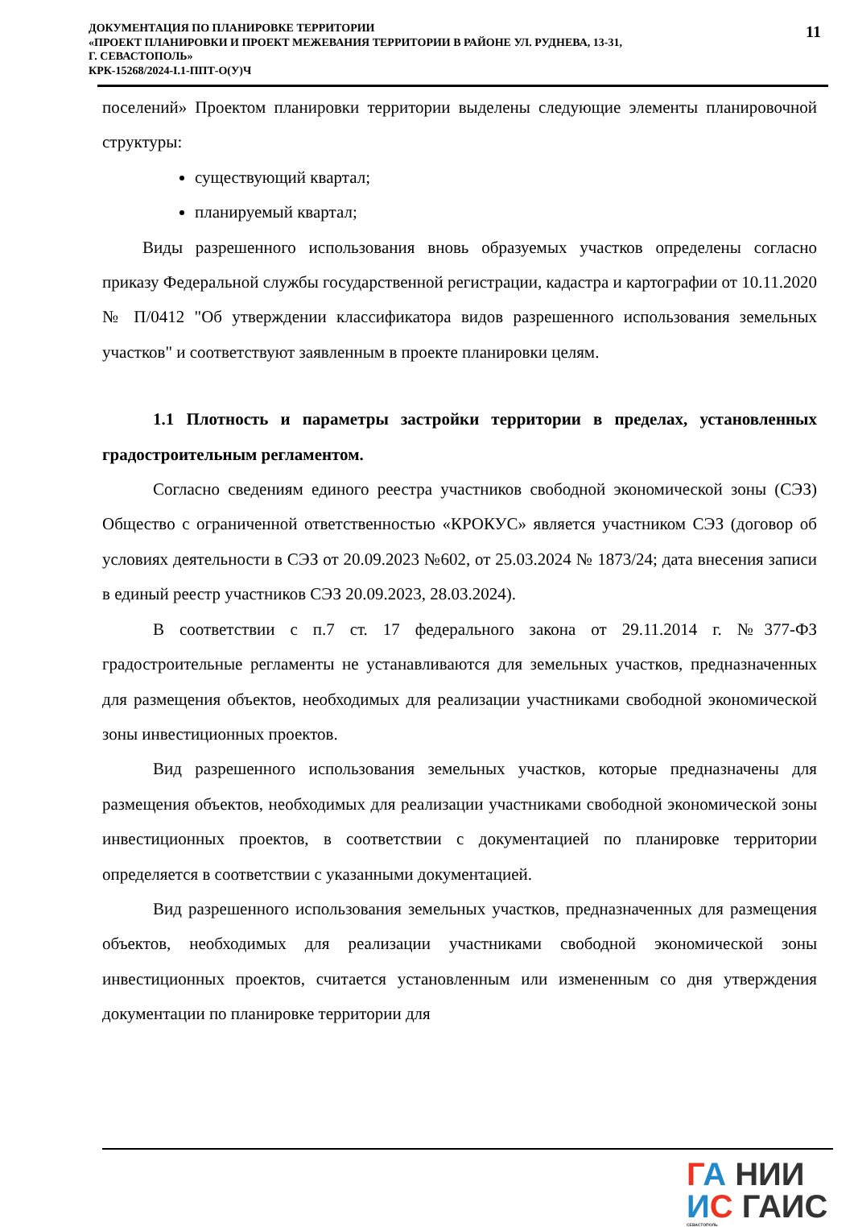ДОКУМЕНТАЦИЯ ПО ПЛАНИРОВКЕ ТЕРРИТОРИИ
«ПРОЕКТ ПЛАНИРОВКИ И ПРОЕКТ МЕЖЕВАНИЯ ТЕРРИТОРИИ В РАЙОНЕ УЛ. РУДНЕВА, 13-31,
Г. СЕВАСТОПОЛЬ»
КРК-15268/2024-I.1-ППТ-О(У)Ч
11
поселений» Проектом планировки территории выделены следующие элементы планировочной структуры:
существующий квартал;
планируемый квартал;
Виды разрешенного использования вновь образуемых участков определены согласно приказу Федеральной службы государственной регистрации, кадастра и картографии от 10.11.2020 № П/0412 "Об утверждении классификатора видов разрешенного использования земельных участков" и соответствуют заявленным в проекте планировки целям.
1.1 Плотность и параметры застройки территории в пределах, установленных градостроительным регламентом.
Согласно сведениям единого реестра участников свободной экономической зоны (СЭЗ) Общество с ограниченной ответственностью «КРОКУС» является участником СЭЗ (договор об условиях деятельности в СЭЗ от 20.09.2023 №602, от 25.03.2024 № 1873/24; дата внесения записи в единый реестр участников СЭЗ 20.09.2023, 28.03.2024).
В соответствии с п.7 ст. 17 федерального закона от 29.11.2014 г. №377-ФЗ градостроительные регламенты не устанавливаются для земельных участков, предназначенных для размещения объектов, необходимых для реализации участниками свободной экономической зоны инвестиционных проектов.
Вид разрешенного использования земельных участков, которые предназначены для размещения объектов, необходимых для реализации участниками свободной экономической зоны инвестиционных проектов, в соответствии с документацией по планировке территории определяется в соответствии с указанными документацией.
Вид разрешенного использования земельных участков, предназначенных для размещения объектов, необходимых для реализации участниками свободной экономической зоны инвестиционных проектов, считается установленным или измененным со дня утверждения документации по планировке территории для
ГА НИИ
ИС ГАИС
СЕВАСТОПОЛЬ